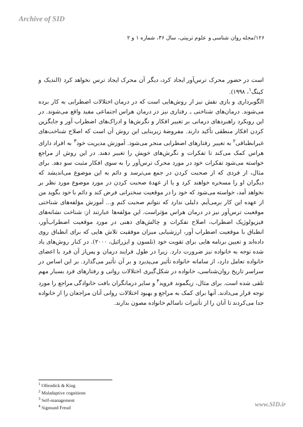Archive of SID
۱۲۶/مجله روان شناسی و علوم تربیتی، سال ۳۶، شماره ۱ و ۲
است در حضور محرک ترس‌آور ایجاد کرد، دیگر آن محرک ایجاد ترس نخواهد کرد (الندیک و کینگ<sup>۱</sup>، ۱۹۹۸).
الگوبرداری و بازی نقش نیز از روش‌هایی است که در درمان اختلالات اضطرابی به کار برده می‌شوند. درمان‌های شناختی ـ رفتاری نیز در درمان هراس اجتماعی مفید واقع می‌شوند. در این رویکرد راهبردهای درمانی بر تغییر افکار و نگرش‌ها و ادراک‌های اضطراب آور و جایگزین کردن افکار منطقی تأکید دارند. مفروضهٔ زیربنایی این روش آن است که اصلاح شناخت‌های غیرانطباقی<sup>۲</sup> به تغییر رفتارهای اضطرابی منجر می‌شود. آموزش مدیریت خود<sup>۳</sup> به افراد دارای هراس کمک می‌کند تا تفکرات و نگرش‌های خویش را تغییر دهند. در این روش از مراجع خواسته می‌شود تفکرات خود در مورد محرک ترس‌آور را به سوی افکار مثبت سو دهد. برای مثال، از فردی که از صحبت کردن در جمع می‌ترسد و دائم به این موضوع می‌اندیشد که دیگران او را مسخره خواهند کرد و یا از عهدهٔ صحبت کردن در مورد موضوع مورد نظر بر نخواهد آمد، خواسته می‌شود که خود را در موقعیت سخنرانی فرض کند و دائم با خود بگوید من از عهده این کار برمی‌آیم. دلیلی ندارد که نتوانم صحبت کنم و... آموزش مؤلفه‌های شناختی موقعیت ترس‌آور نیز در درمان هراس مؤثراست. این مؤلفه‌ها عبارتند از: شناخت نشانه‌های فیزیولوژیک اضطراب، اصلاح تفکرات و چالش‌های ذهنی در مورد موقعیت اضطراب‌آور، انطباق با موقعیت اضطراب آور، ارزشیابی میزان موفقیت تلاش هایی که برای انطباق روی داده‌اند و تعیین برنامه هایی برای تقویت خود (نلسون و ایزرائیل، ۲۰۰۰). در کنار روش‌های یاد شده توجه به خانواده نیز ضرورت دارد. زیرا در طول فرایند درمان و پس‌از آن فرد با اعضای خانواده تعامل دارد، از سامانه خانواده تأثیر می‌پذیرد و بر آن تأثیر می‌گذارد. بر این اساس در سراسر تاریخ روان‌شناسی، خانواده در شکل‌گیری اختلالات روانی و رفتارهای فرد بسیار مهم تلقی شده است. برای مثال، زیگموند فروید<sup>۴</sup> و سایر درمانگران بافت خانوادگی مراجع را مورد توجه قرار می‌دادند. آنها برای کمک به مراجع و بهبود اختلالات روانی آنان مراجعان را از خانواده جدا می‌کردند تا آنان را از تأثیرات ناسالم خانواده مصون بدارند.
<sup>1</sup> Ollendick & King
<sup>2</sup> Maladaptive cognitions
<sup>3</sup> Self-management
<sup>4</sup> Sigmund Freud
www.SID.ir